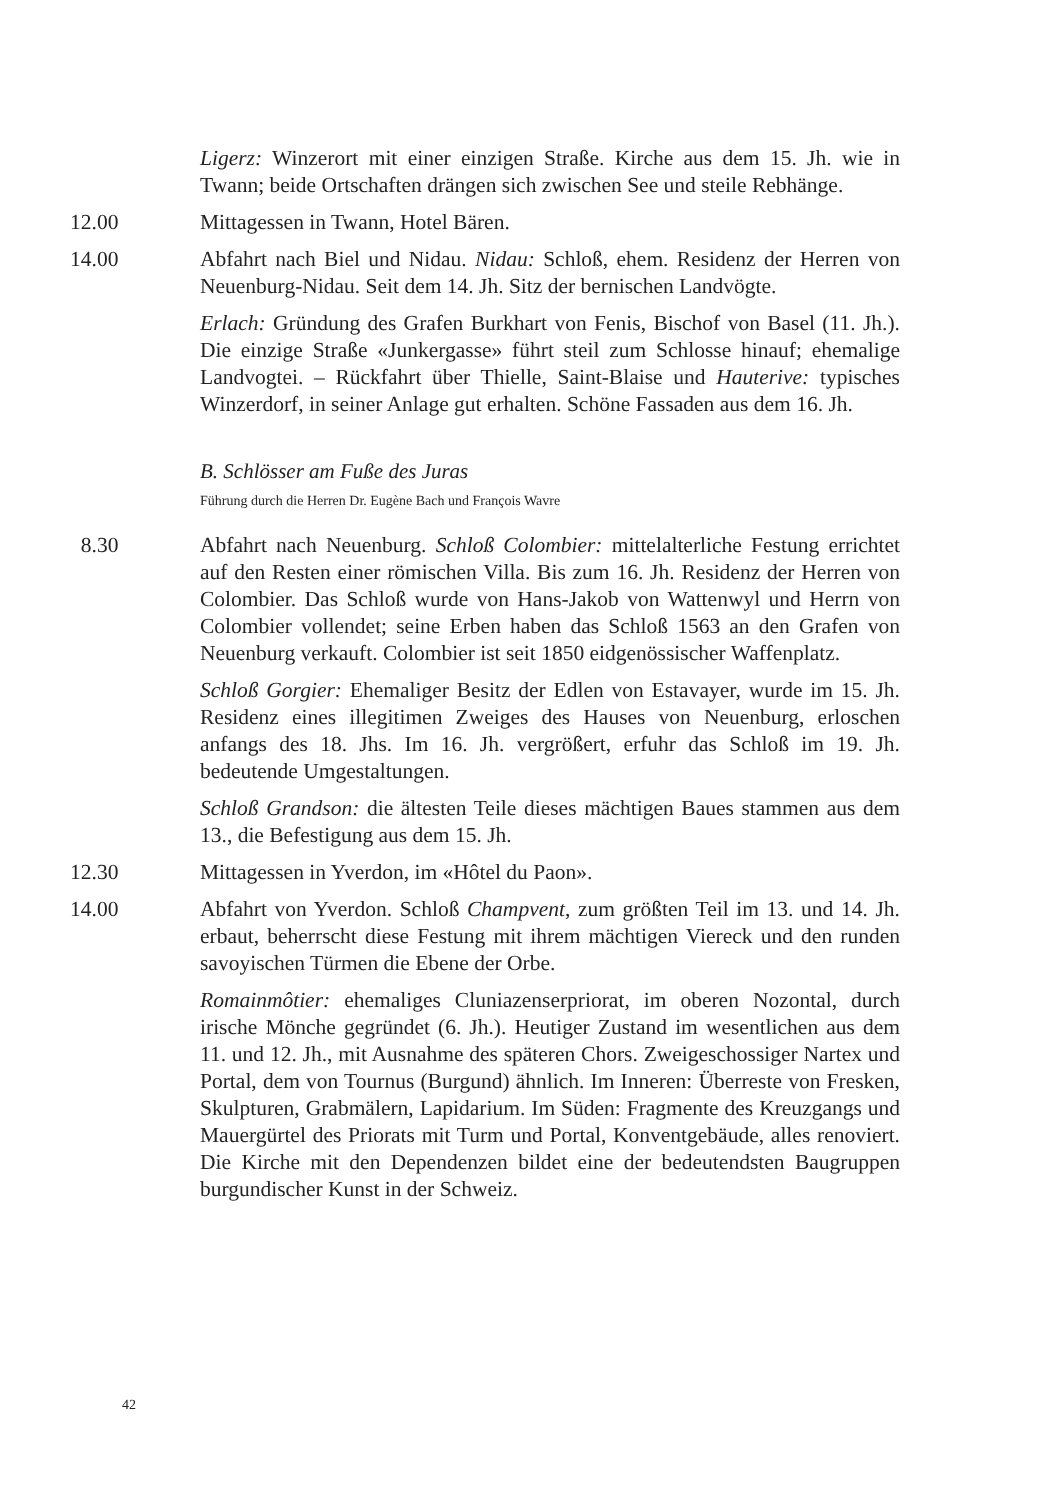Ligerz: Winzerort mit einer einzigen Straße. Kirche aus dem 15. Jh. wie in Twann; beide Ortschaften drängen sich zwischen See und steile Rebhänge.
12.00 Mittagessen in Twann, Hotel Bären.
14.00 Abfahrt nach Biel und Nidau. Nidau: Schloß, ehem. Residenz der Herren von Neuenburg-Nidau. Seit dem 14. Jh. Sitz der bernischen Landvögte.
Erlach: Gründung des Grafen Burkhart von Fenis, Bischof von Basel (11. Jh.). Die einzige Straße «Junkergasse» führt steil zum Schlosse hinauf; ehemalige Landvogtei. – Rückfahrt über Thielle, Saint-Blaise und Hauterive: typisches Winzerdorf, in seiner Anlage gut erhalten. Schöne Fassaden aus dem 16. Jh.
B. Schlösser am Fuße des Juras
Führung durch die Herren Dr. Eugène Bach und François Wavre
8.30 Abfahrt nach Neuenburg. Schloß Colombier: mittelalterliche Festung errichtet auf den Resten einer römischen Villa. Bis zum 16. Jh. Residenz der Herren von Colombier. Das Schloß wurde von Hans-Jakob von Wattenwyl und Herrn von Colombier vollendet; seine Erben haben das Schloß 1563 an den Grafen von Neuenburg verkauft. Colombier ist seit 1850 eidgenössischer Waffenplatz.
Schloß Gorgier: Ehemaliger Besitz der Edlen von Estavayer, wurde im 15. Jh. Residenz eines illegitimen Zweiges des Hauses von Neuenburg, erloschen anfangs des 18. Jhs. Im 16. Jh. vergrößert, erfuhr das Schloß im 19. Jh. bedeutende Umgestaltungen.
Schloß Grandson: die ältesten Teile dieses mächtigen Baues stammen aus dem 13., die Befestigung aus dem 15. Jh.
12.30 Mittagessen in Yverdon, im «Hôtel du Paon».
14.00 Abfahrt von Yverdon. Schloß Champvent, zum größten Teil im 13. und 14. Jh. erbaut, beherrscht diese Festung mit ihrem mächtigen Viereck und den runden savoyischen Türmen die Ebene der Orbe.
Romainmôtier: ehemaliges Cluniazenserpriorat, im oberen Nozontal, durch irische Mönche gegründet (6. Jh.). Heutiger Zustand im wesentlichen aus dem 11. und 12. Jh., mit Ausnahme des späteren Chors. Zweigeschossiger Nartex und Portal, dem von Tournus (Burgund) ähnlich. Im Inneren: Überreste von Fresken, Skulpturen, Grabmälern, Lapidarium. Im Süden: Fragmente des Kreuzgangs und Mauergürtel des Priorats mit Turm und Portal, Konventgebäude, alles renoviert. Die Kirche mit den Dependenzen bildet eine der bedeutendsten Baugruppen burgundischer Kunst in der Schweiz.
42